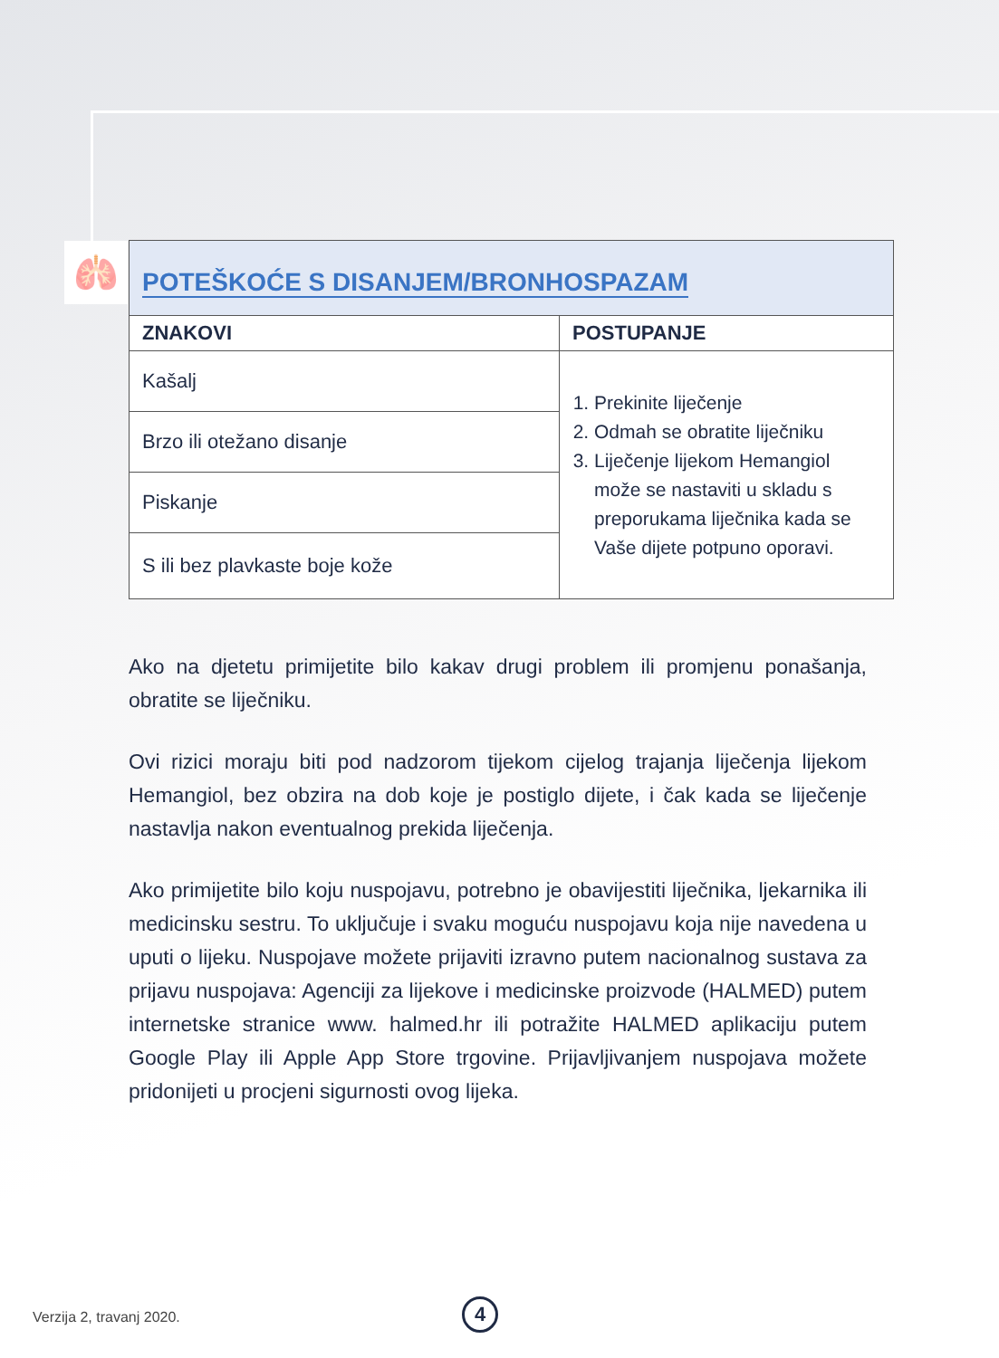🫁
| POTEŠKOĆE S DISANJEM/BRONHOSPAZAM | |
| ZNAKOVI | POSTUPANJE |
| Kašalj | 1. Prekinite liječenje 2. Odmah se obratite liječniku 3. Liječenje lijekom Hemangiol može se nastaviti u skladu s preporukama liječnika kada se Vaše dijete potpuno oporavi. |
| Brzo ili otežano disanje | |
| Piskanje | |
| S ili bez plavkaste boje kože | |
Ako na djetetu primijetite bilo kakav drugi problem ili promjenu ponašanja, obratite se liječniku.
Ovi rizici moraju biti pod nadzorom tijekom cijelog trajanja liječenja lijekom Hemangiol, bez obzira na dob koje je postiglo dijete, i čak kada se liječenje nastavlja nakon eventualnog prekida liječenja.
Ako primijetite bilo koju nuspojavu, potrebno je obavijestiti liječnika, ljekarnika ili medicinsku sestru. To uključuje i svaku moguću nuspojavu koja nije navedena u uputi o lijeku. Nuspojave možete prijaviti izravno putem nacionalnog sustava za prijavu nuspojava: Agenciji za lijekove i medicinske proizvode (HALMED) putem internetske stranice www. halmed.hr ili potražite HALMED aplikaciju putem Google Play ili Apple App Store trgovine. Prijavljivanjem nuspojava možete pridonijeti u procjeni sigurnosti ovog lijeka.
Verzija 2, travanj 2020. 4